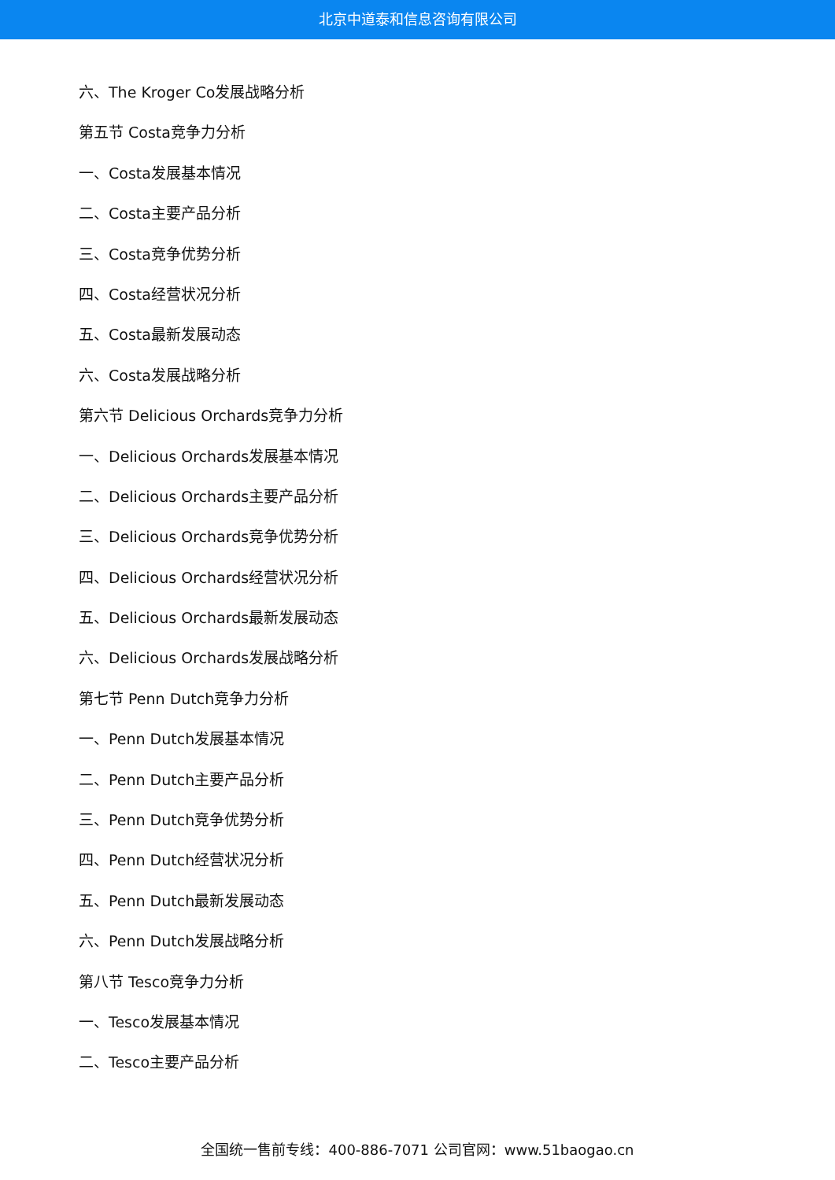北京中道泰和信息咨询有限公司
六、The Kroger Co发展战略分析
第五节 Costa竞争力分析
一、Costa发展基本情况
二、Costa主要产品分析
三、Costa竞争优势分析
四、Costa经营状况分析
五、Costa最新发展动态
六、Costa发展战略分析
第六节 Delicious Orchards竞争力分析
一、Delicious Orchards发展基本情况
二、Delicious Orchards主要产品分析
三、Delicious Orchards竞争优势分析
四、Delicious Orchards经营状况分析
五、Delicious Orchards最新发展动态
六、Delicious Orchards发展战略分析
第七节 Penn Dutch竞争力分析
一、Penn Dutch发展基本情况
二、Penn Dutch主要产品分析
三、Penn Dutch竞争优势分析
四、Penn Dutch经营状况分析
五、Penn Dutch最新发展动态
六、Penn Dutch发展战略分析
第八节 Tesco竞争力分析
一、Tesco发展基本情况
二、Tesco主要产品分析
全国统一售前专线：400-886-7071 公司官网：www.51baogao.cn